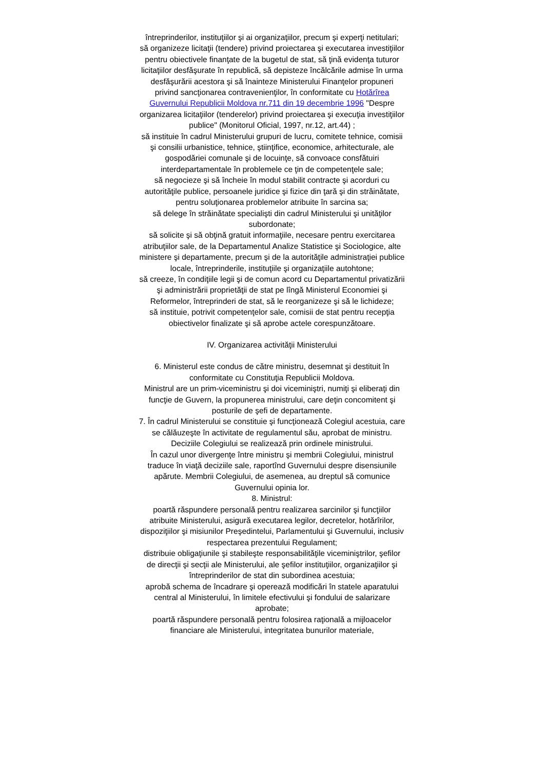întreprinderilor, instituţiilor şi ai organizaţiilor, precum şi experţi netitulari;
să organizeze licitaţii (tendere) privind proiectarea şi executarea investiţiilor pentru obiectivele finanţate de la bugetul de stat, să ţină evidenţa tuturor licitaţiilor desfăşurate în republică, să depisteze încălcările admise în urma desfăşurării acestora şi să înainteze Ministerului Finanţelor propuneri privind sancţionarea contravenienţilor, în conformitate cu Hotărîrea Guvernului Republicii Moldova nr.711 din 19 decembrie 1996 "Despre organizarea licitaţiilor (tenderelor) privind proiectarea şi execuţia investiţiilor publice" (Monitorul Oficial, 1997, nr.12, art.44) ;
să instituie în cadrul Ministerului grupuri de lucru, comitete tehnice, comisii şi consilii urbanistice, tehnice, ştiinţifice, economice, arhitecturale, ale gospodăriei comunale şi de locuinţe, să convoace consfătuiri interdepartamentale în problemele ce ţin de competenţele sale;
să negocieze şi să încheie în modul stabilit contracte şi acorduri cu autorităţile publice, persoanele juridice şi fizice din ţară şi din străinătate, pentru soluţionarea problemelor atribuite în sarcina sa;
să delege în străinătate specialişti din cadrul Ministerului şi unităţilor subordonate;
să solicite şi să obţină gratuit informaţiile, necesare pentru exercitarea atribuţiilor sale, de la Departamentul Analize Statistice şi Sociologice, alte ministere şi departamente, precum şi de la autorităţile administraţiei publice locale, întreprinderile, instituţiile şi organizaţiile autohtone;
să creeze, în condiţiile legii şi de comun acord cu Departamentul privatizării şi administrării proprietăţii de stat pe lîngă Ministerul Economiei şi Reformelor, întreprinderi de stat, să le reorganizeze şi să le lichideze;
să instituie, potrivit competenţelor sale, comisii de stat pentru recepţia obiectivelor finalizate şi să aprobe actele corespunzătoare.
IV. Organizarea activităţii Ministerului
6. Ministerul este condus de către ministru, desemnat şi destituit în conformitate cu Constituţia Republicii Moldova.
Ministrul are un prim-viceministru şi doi viceminiştri, numiţi şi eliberaţi din funcţie de Guvern, la propunerea ministrului, care deţin concomitent şi posturile de şefi de departamente.
7. În cadrul Ministerului se constituie şi funcţionează Colegiul acestuia, care se călăuzeşte în activitate de regulamentul său, aprobat de ministru. Deciziile Colegiului se realizează prin ordinele ministrului.
În cazul unor divergenţe între ministru şi membrii Colegiului, ministrul traduce în viaţă deciziile sale, raportînd Guvernului despre disensiunile apărute. Membrii Colegiului, de asemenea, au dreptul să comunice Guvernului opinia lor.
8. Ministrul:
poartă răspundere personală pentru realizarea sarcinilor şi funcţiilor atribuite Ministerului, asigură executarea legilor, decretelor, hotărîrilor, dispoziţiilor şi misiunilor Preşedintelui, Parlamentului şi Guvernului, inclusiv respectarea prezentului Regulament;
distribuie obligaţiunile şi stabileşte responsabilităţile viceminiştrilor, şefilor de direcţii şi secţii ale Ministerului, ale şefilor instituţiilor, organizaţiilor şi întreprinderilor de stat din subordinea acestuia;
aprobă schema de încadrare şi operează modificări în statele aparatului central al Ministerului, în limitele efectivului şi fondului de salarizare aprobate;
poartă răspundere personală pentru folosirea raţională a mijloacelor financiare ale Ministerului, integritatea bunurilor materiale,